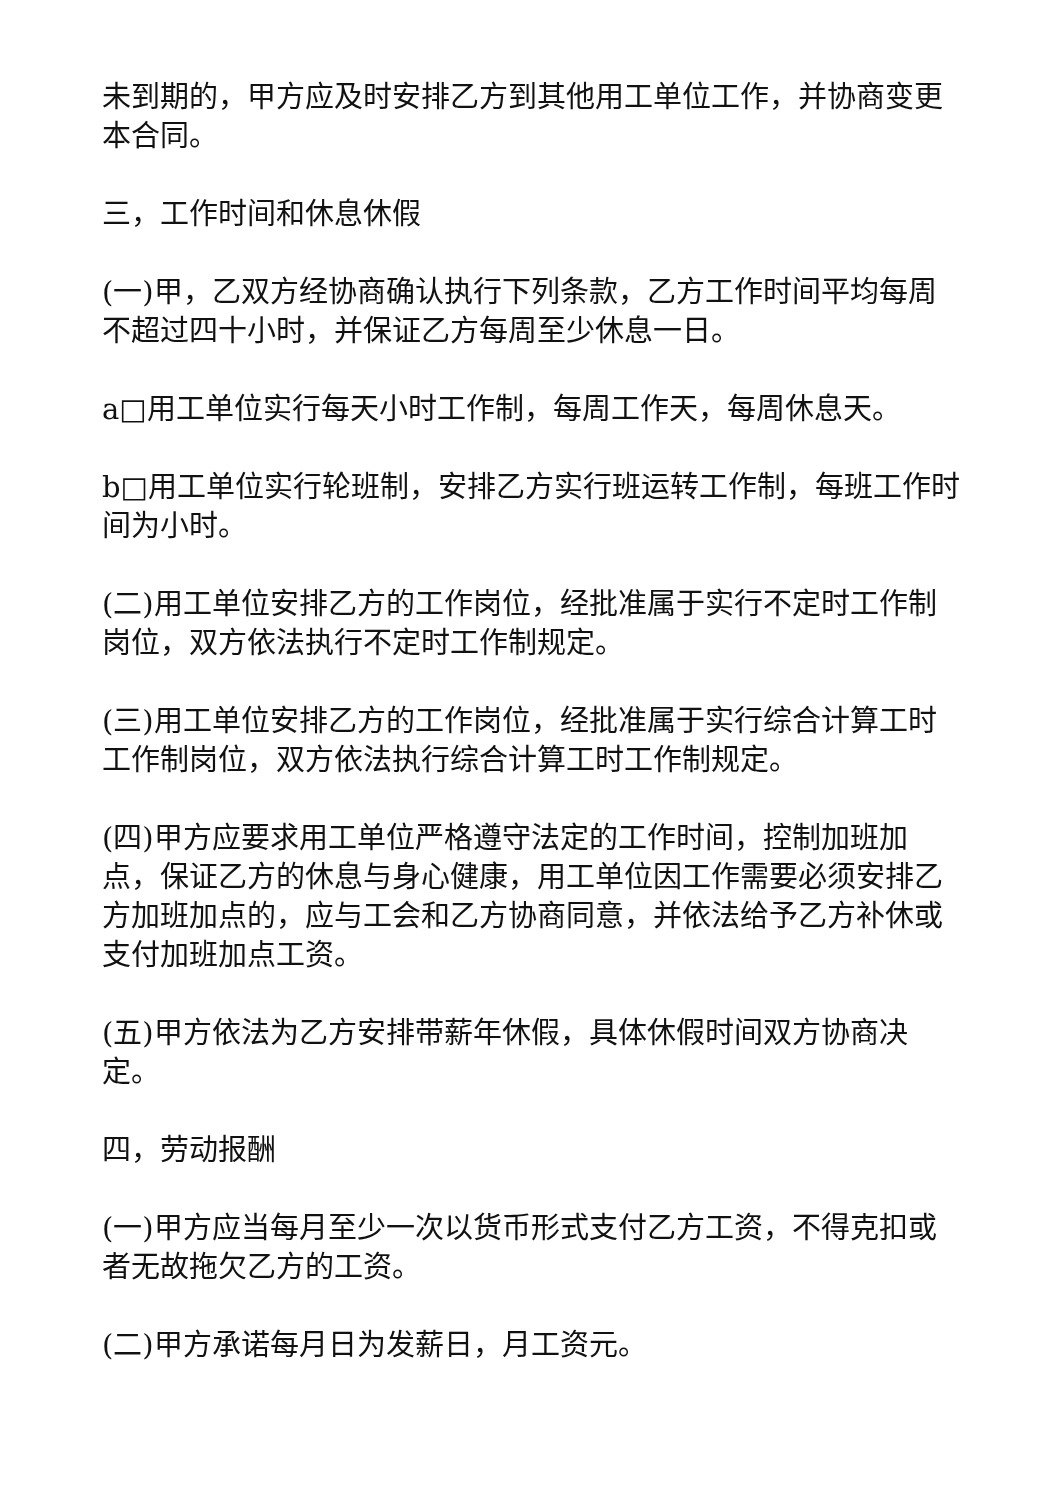未到期的，甲方应及时安排乙方到其他用工单位工作，并协商变更本合同。
三，工作时间和休息休假
(一)甲，乙双方经协商确认执行下列条款，乙方工作时间平均每周不超过四十小时，并保证乙方每周至少休息一日。
a□用工单位实行每天小时工作制，每周工作天，每周休息天。
b□用工单位实行轮班制，安排乙方实行班运转工作制，每班工作时间为小时。
(二)用工单位安排乙方的工作岗位，经批准属于实行不定时工作制岗位，双方依法执行不定时工作制规定。
(三)用工单位安排乙方的工作岗位，经批准属于实行综合计算工时工作制岗位，双方依法执行综合计算工时工作制规定。
(四)甲方应要求用工单位严格遵守法定的工作时间，控制加班加点，保证乙方的休息与身心健康，用工单位因工作需要必须安排乙方加班加点的，应与工会和乙方协商同意，并依法给予乙方补休或支付加班加点工资。
(五)甲方依法为乙方安排带薪年休假，具体休假时间双方协商决定。
四，劳动报酬
(一)甲方应当每月至少一次以货币形式支付乙方工资，不得克扣或者无故拖欠乙方的工资。
(二)甲方承诺每月日为发薪日，月工资元。